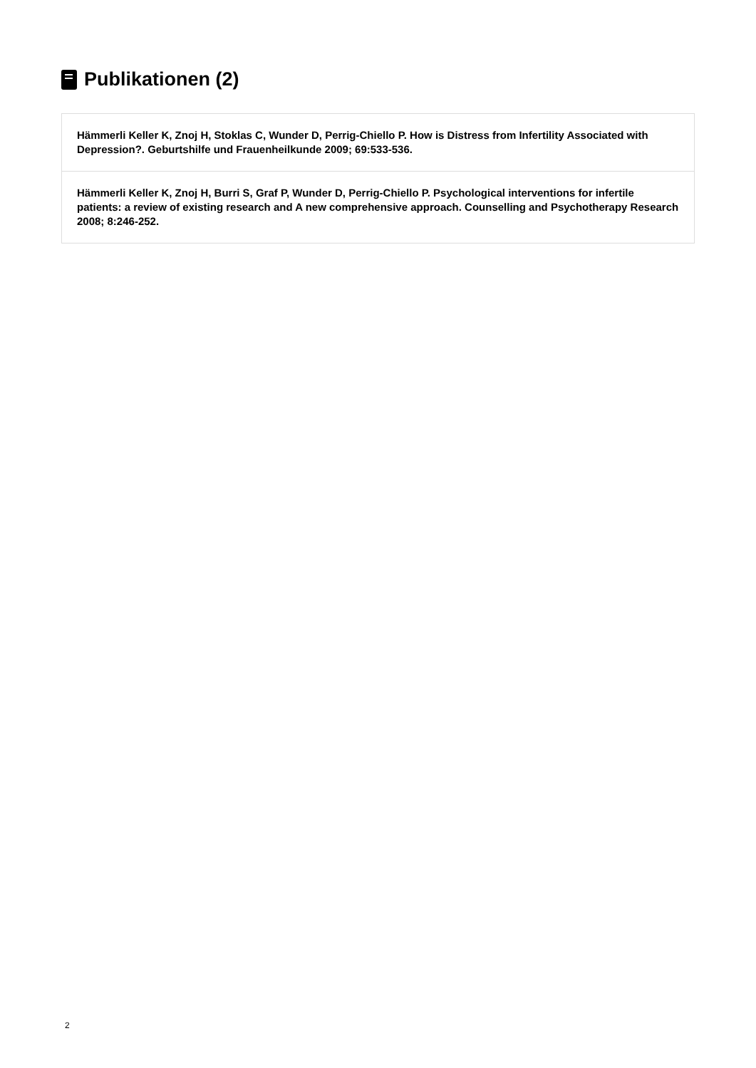Publikationen (2)
Hämmerli Keller K, Znoj H, Stoklas C, Wunder D, Perrig-Chiello P. How is Distress from Infertility Associated with Depression?. Geburtshilfe und Frauenheilkunde 2009; 69:533-536.
Hämmerli Keller K, Znoj H, Burri S, Graf P, Wunder D, Perrig-Chiello P. Psychological interventions for infertile patients: a review of existing research and A new comprehensive approach. Counselling and Psychotherapy Research 2008; 8:246-252.
2